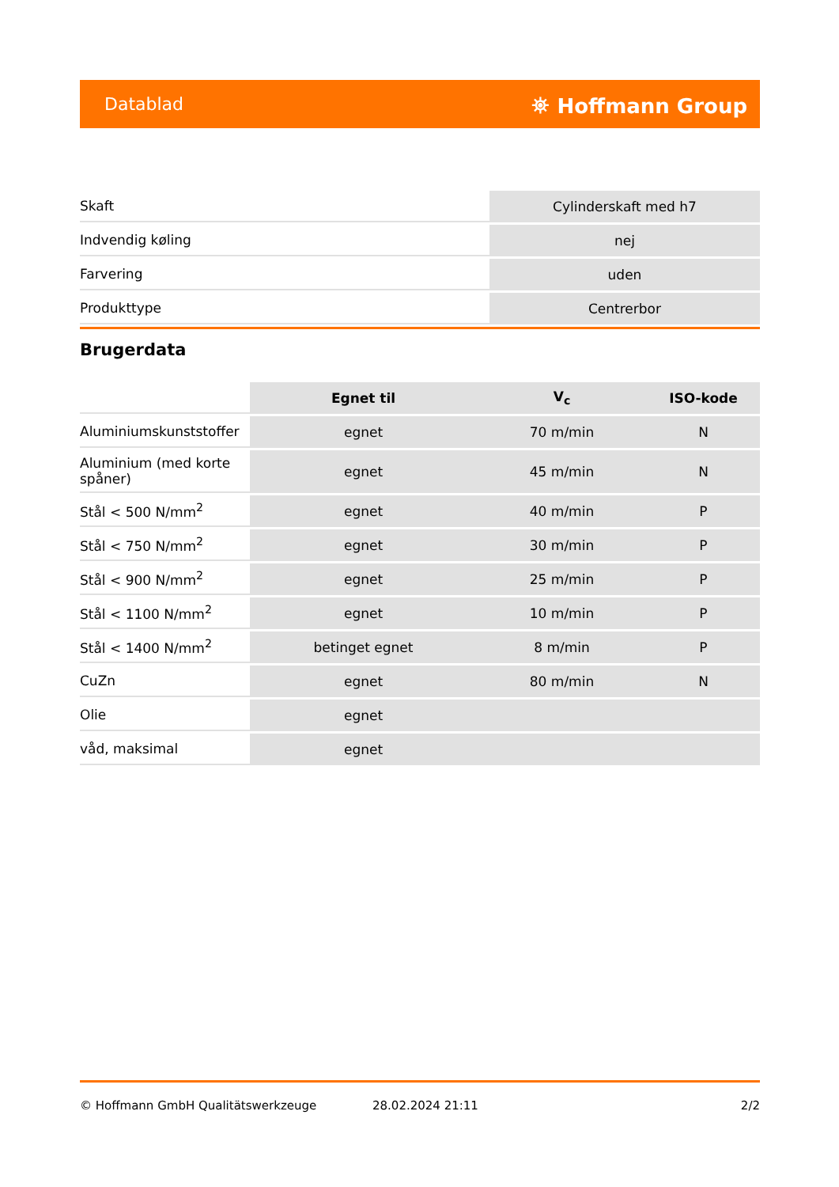Datablad ⛯ Hoffmann Group
| Skaft | Cylinderskaft med h7 |
| Indvendig køling | nej |
| Farvering | uden |
| Produkttype | Centrerbor |
Brugerdata
| | Egnet til | V<sub>c</sub> | ISO-kode |
| --- | --- | --- | --- |
| Aluminiumskunststoffer | egnet | 70 m/min | N |
| Aluminium (med korte spåner) | egnet | 45 m/min | N |
| Stål < 500 N/mm<sup>2</sup> | egnet | 40 m/min | P |
| Stål < 750 N/mm<sup>2</sup> | egnet | 30 m/min | P |
| Stål < 900 N/mm<sup>2</sup> | egnet | 25 m/min | P |
| Stål < 1100 N/mm<sup>2</sup> | egnet | 10 m/min | P |
| Stål < 1400 N/mm<sup>2</sup> | betinget egnet | 8 m/min | P |
| CuZn | egnet | 80 m/min | N |
| Olie | egnet | | |
| våd, maksimal | egnet | | |
© Hoffmann GmbH Qualitätswerkzeuge 28.02.2024 21:11 2/2